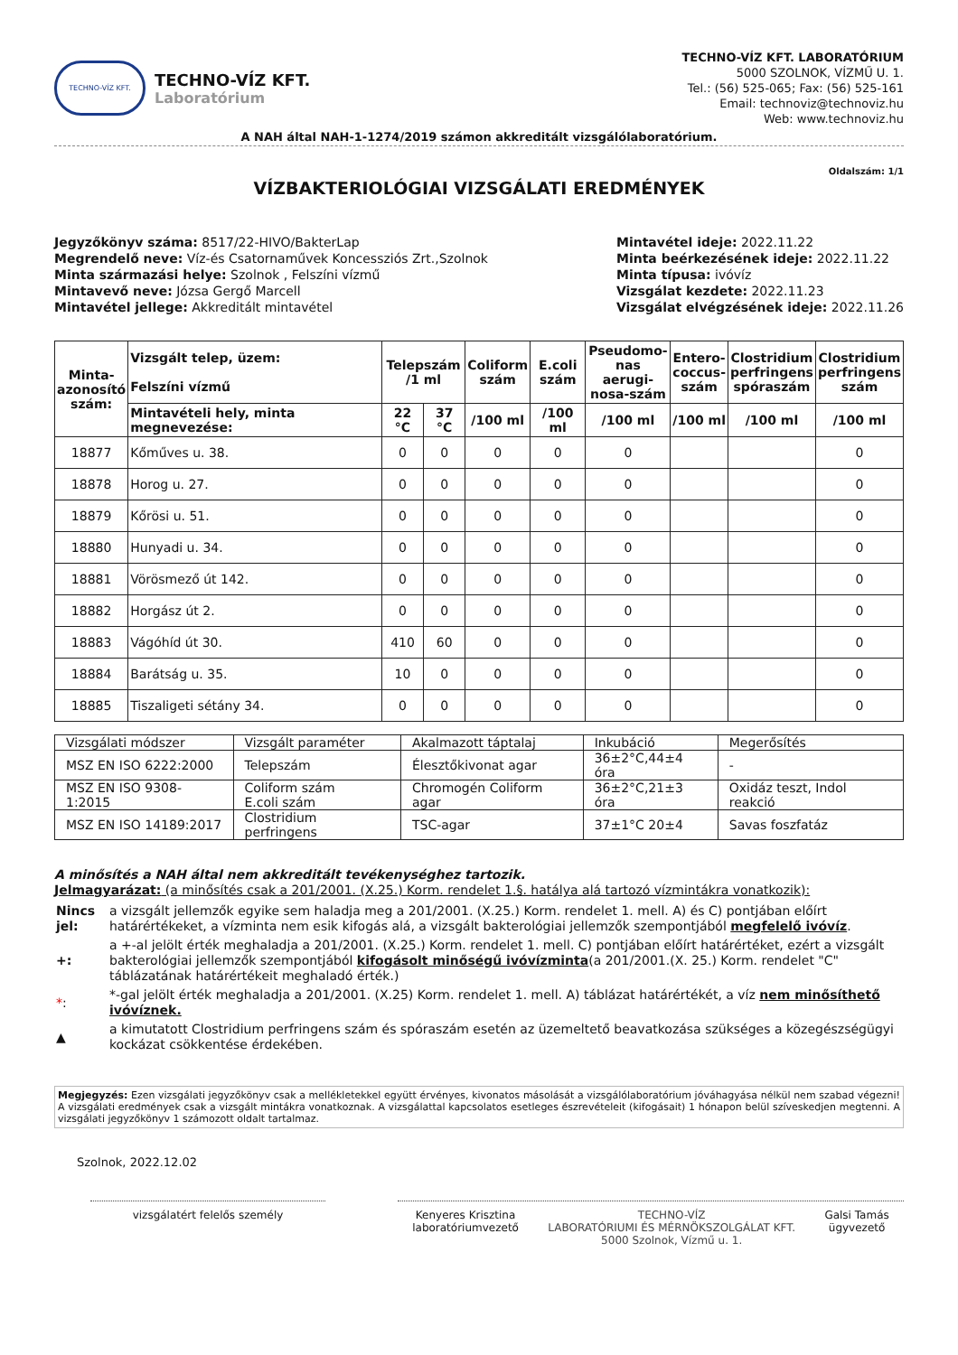TECHNO-VÍZ KFT.
TECHNO-VÍZ KFT.
Laboratórium
TECHNO-VÍZ KFT. LABORATÓRIUM
5000 SZOLNOK, VÍZMŰ U. 1.
Tel.: (56) 525-065; Fax: (56) 525-161
Email: technoviz@technoviz.hu
Web: www.technoviz.hu
A NAH által NAH-1-1274/2019 számon akkreditált vizsgálólaboratórium.
VÍZBAKTERIOLÓGIAI VIZSGÁLATI EREDMÉNYEK
Oldalszám: 1/1
Jegyzőkönyv száma: 8517/22-HIVO/BakterLap
Megrendelő neve: Víz-és Csatornaművek Koncessziós Zrt.,Szolnok
Minta származási helye: Szolnok , Felszíni vízmű
Mintavevő neve: Józsa Gergő Marcell
Mintavétel jellege: Akkreditált mintavétel
Mintavétel ideje: 2022.11.22
Minta beérkezésének ideje: 2022.11.22
Minta típusa: ivóvíz
Vizsgálat kezdete: 2022.11.23
Vizsgálat elvégzésének ideje: 2022.11.26
| Minta- azonosító szám: | Vizsgált telep, üzem: Felszíni vízmű | Telepszám /1 ml | | Coliform szám | E.coli szám | Pseudomo- nas aerugi- nosa-szám | Entero- coccus- szám | Clostridium perfringens spóraszám | Clostridium perfringens szám |
| --- | --- | --- | --- | --- | --- | --- | --- | --- | --- |
| | Mintavételi hely, minta megnevezése: | 22 °C | 37 °C | /100 ml | /100 ml | /100 ml | /100 ml | /100 ml | /100 ml |
| 18877 | Kőműves u. 38. | 0 | 0 | 0 | 0 | 0 | | | 0 |
| 18878 | Horog u. 27. | 0 | 0 | 0 | 0 | 0 | | | 0 |
| 18879 | Kőrösi u. 51. | 0 | 0 | 0 | 0 | 0 | | | 0 |
| 18880 | Hunyadi u. 34. | 0 | 0 | 0 | 0 | 0 | | | 0 |
| 18881 | Vörösmező út 142. | 0 | 0 | 0 | 0 | 0 | | | 0 |
| 18882 | Horgász út 2. | 0 | 0 | 0 | 0 | 0 | | | 0 |
| 18883 | Vágóhíd út 30. | 410 | 60 | 0 | 0 | 0 | | | 0 |
| 18884 | Barátság u. 35. | 10 | 0 | 0 | 0 | 0 | | | 0 |
| 18885 | Tiszaligeti sétány 34. | 0 | 0 | 0 | 0 | 0 | | | 0 |
| Vizsgálati módszer | Vizsgált paraméter | Akalmazott táptalaj | Inkubáció | Megerősítés |
| MSZ EN ISO 6222:2000 | Telepszám | Élesztőkivonat agar | 36±2°C,44±4 óra | - |
| MSZ EN ISO 9308-1:2015 | Coliform szám E.coli szám | Chromogén Coliform agar | 36±2°C,21±3 óra | Oxidáz teszt, Indol reakció |
| MSZ EN ISO 14189:2017 | Clostridium perfringens | TSC-agar | 37±1°C 20±4 | Savas foszfatáz |
A minősítés a NAH által nem akkreditált tevékenységhez tartozik.
Jelmagyarázat: (a minősítés csak a 201/2001. (X.25.) Korm. rendelet 1.§. hatálya alá tartozó vízmintákra vonatkozik):
| Nincs jel: | a vizsgált jellemzők egyike sem haladja meg a 201/2001. (X.25.) Korm. rendelet 1. mell. A) és C) pontjában előírt határértékeket, a vízminta nem esik kifogás alá, a vizsgált bakterológiai jellemzők szempontjából megfelelő ivóvíz . |
| +: | a +-al jelölt érték meghaladja a 201/2001. (X.25.) Korm. rendelet 1. mell. C) pontjában előírt határértéket, ezért a vizsgált bakterológiai jellemzők szempontjából kifogásolt minőségű ivóvízminta (a 201/2001.(X. 25.) Korm. rendelet "C" táblázatának határértékeit meghaladó érték.) |
| * : | *-gal jelölt érték meghaladja a 201/2001. (X.25) Korm. rendelet 1. mell. A) táblázat határértékét, a víz nem minősíthető ivóvíznek. |
| ▲ | a kimutatott Clostridium perfringens szám és spóraszám esetén az üzemeltető beavatkozása szükséges a közegészségügyi kockázat csökkentése érdekében. |
Megjegyzés: Ezen vizsgálati jegyzőkönyv csak a mellékletekkel együtt érvényes, kivonatos másolását a vizsgálólaboratórium jóváhagyása nélkül nem szabad végezni! A vizsgálati eredmények csak a vizsgált mintákra vonatkoznak. A vizsgálattal kapcsolatos esetleges észrevételeit (kifogásait) 1 hónapon belül szíveskedjen megtenni. A vizsgálati jegyzőkönyv 1 számozott oldalt tartalmaz.
Szolnok, 2022.12.02
vizsgálatért felelős személy Kenyeres Krisztina
laboratóriumvezető
TECHNO-VÍZ
LABORATÓRIUMI ÉS MÉRNÖKSZOLGÁLAT KFT.
5000 Szolnok, Vízmű u. 1.
Galsi Tamás
ügyvezető